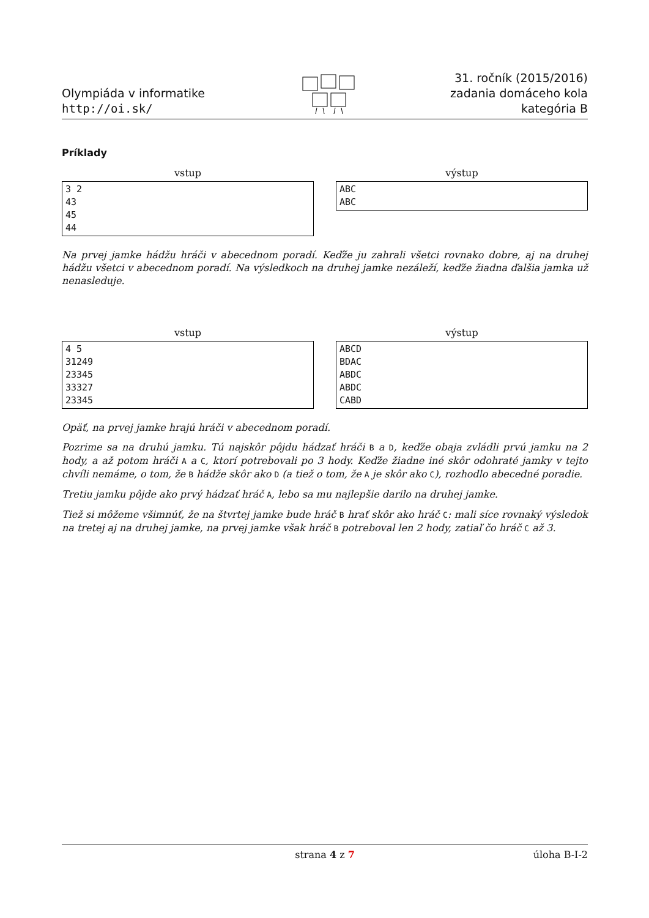Olympiáda v informatike
http://oi.sk/
31. ročník (2015/2016)
zadania domáceho kola
kategória B
Príklady
vstup
3 2
43
45
44
výstup
ABC
ABC
Na prvej jamke hádžu hráči v abecednom poradí. Keďže ju zahrali všetci rovnako dobre, aj na druhej hádžu všetci v abecednom poradí. Na výsledkoch na druhej jamke nezáleží, keďže žiadna ďalšia jamka už nenasleduje.
vstup
4 5
31249
23345
33327
23345
výstup
ABCD
BDAC
ABDC
ABDC
CABD
Opäť, na prvej jamke hrajú hráči v abecednom poradí.
Pozrime sa na druhú jamku. Tú najskôr pôjdu hádzať hráči B a D, keďže obaja zvládli prvú jamku na 2 hody, a až potom hráči A a C, ktorí potrebovali po 3 hody. Keďže žiadne iné skôr odohraté jamky v tejto chvíli nemáme, o tom, že B hádže skôr ako D (a tiež o tom, že A je skôr ako C), rozhodlo abecedné poradie.
Tretiu jamku pôjde ako prvý hádzať hráč A, lebo sa mu najlepšie darilo na druhej jamke.
Tiež si môžeme všimnúť, že na štvrtej jamke bude hráč B hrať skôr ako hráč C: mali síce rovnaký výsledok na tretej aj na druhej jamke, na prvej jamke však hráč B potreboval len 2 hody, zatiaľ čo hráč C až 3.
strana 4 z 7 úloha B-I-2